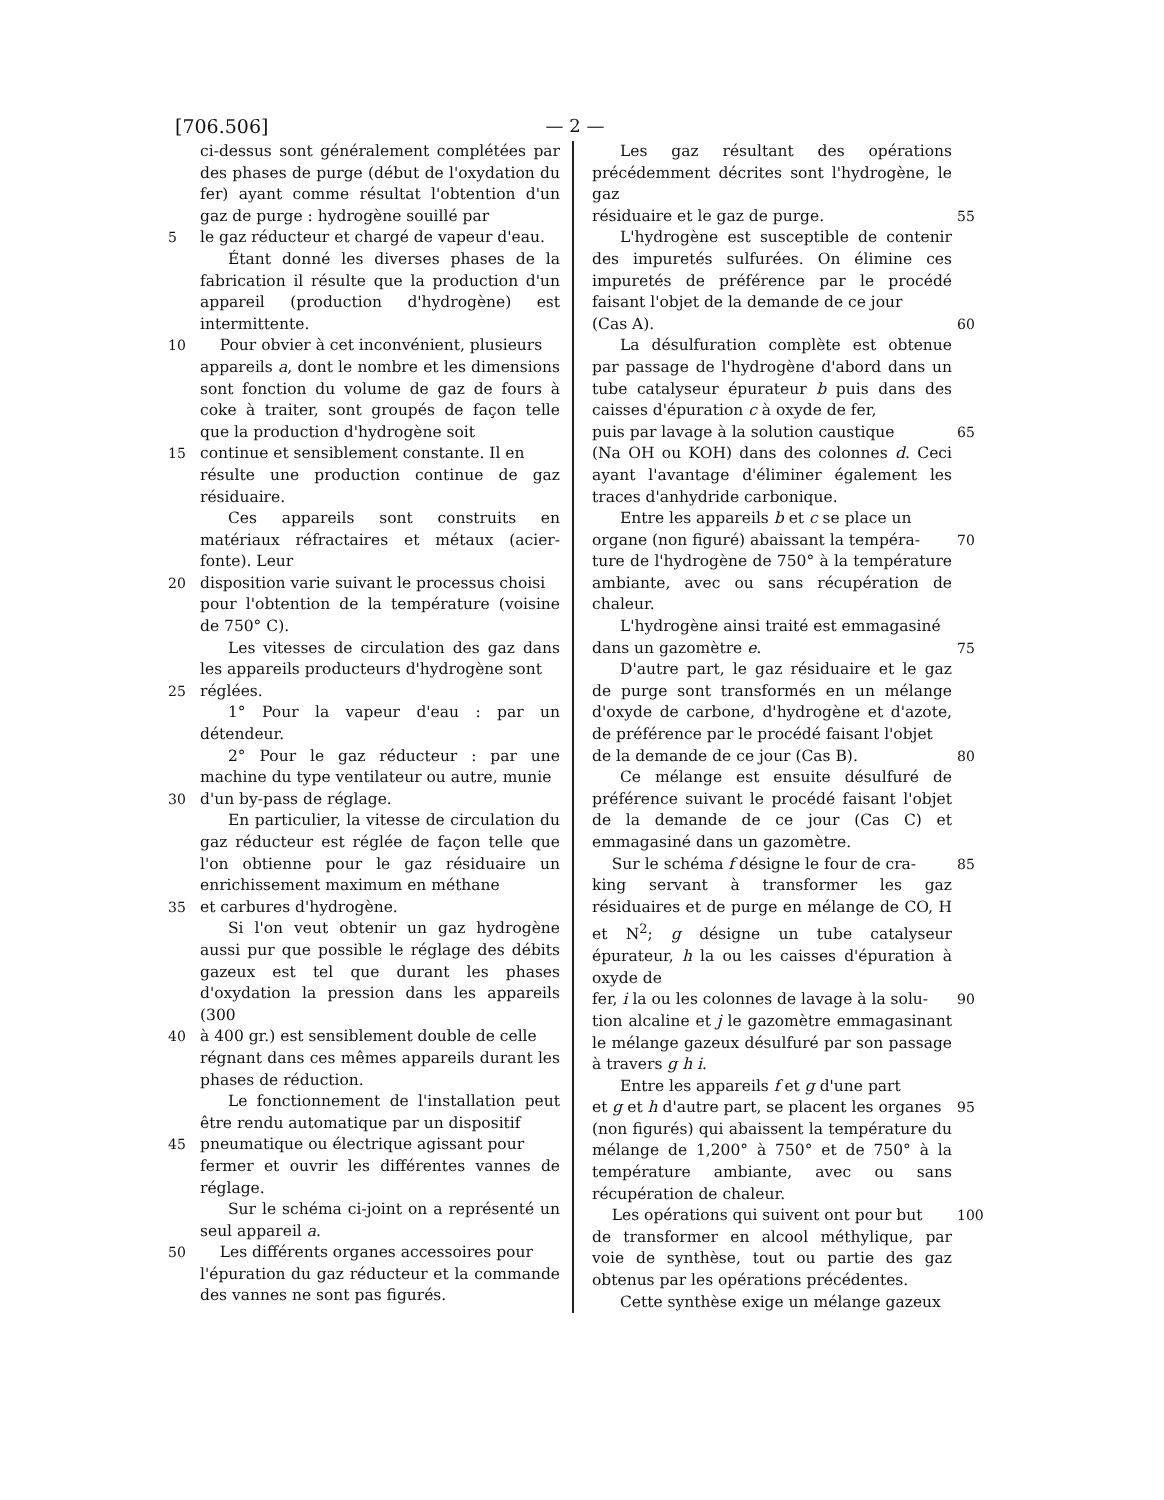[706.506] — 2 —
ci-dessus sont généralement complétées par des phases de purge (début de l'oxydation du fer) ayant comme résultat l'obtention d'un gaz de purge : hydrogène souillé par
5 le gaz réducteur et chargé de vapeur d'eau.
Étant donné les diverses phases de la fabrication il résulte que la production d'un appareil (production d'hydrogène) est intermittente.
10 Pour obvier à cet inconvénient, plusieurs
appareils a, dont le nombre et les dimensions sont fonction du volume de gaz de fours à coke à traiter, sont groupés de façon telle que la production d'hydrogène soit
15 continue et sensiblement constante. Il en
résulte une production continue de gaz résiduaire.
Ces appareils sont construits en matériaux réfractaires et métaux (acier-fonte). Leur
20 disposition varie suivant le processus choisi
pour l'obtention de la température (voisine de 750° C).
Les vitesses de circulation des gaz dans les appareils producteurs d'hydrogène sont
25 réglées.
1° Pour la vapeur d'eau : par un détendeur.
2° Pour le gaz réducteur : par une machine du type ventilateur ou autre, munie
30 d'un by-pass de réglage.
En particulier, la vitesse de circulation du gaz réducteur est réglée de façon telle que l'on obtienne pour le gaz résiduaire un enrichissement maximum en méthane
35 et carbures d'hydrogène.
Si l'on veut obtenir un gaz hydrogène aussi pur que possible le réglage des débits gazeux est tel que durant les phases d'oxydation la pression dans les appareils (300
40 à 400 gr.) est sensiblement double de celle
régnant dans ces mêmes appareils durant les phases de réduction.
Le fonctionnement de l'installation peut être rendu automatique par un dispositif
45 pneumatique ou électrique agissant pour
fermer et ouvrir les différentes vannes de réglage.
Sur le schéma ci-joint on a représenté un seul appareil a.
50 Les différents organes accessoires pour
l'épuration du gaz réducteur et la commande des vannes ne sont pas figurés.
Les gaz résultant des opérations précédemment décrites sont l'hydrogène, le gaz
55 résiduaire et le gaz de purge.
L'hydrogène est susceptible de contenir des impuretés sulfurées. On élimine ces impuretés de préférence par le procédé faisant l'objet de la demande de ce jour
60 (Cas A).
La désulfuration complète est obtenue par passage de l'hydrogène d'abord dans un tube catalyseur épurateur b puis dans des caisses d'épuration c à oxyde de fer,
65 puis par lavage à la solution caustique
(Na OH ou KOH) dans des colonnes d. Ceci ayant l'avantage d'éliminer également les traces d'anhydride carbonique.
Entre les appareils b et c se place un
70 organe (non figuré) abaissant la tempéra-
ture de l'hydrogène de 750° à la température ambiante, avec ou sans récupération de chaleur.
L'hydrogène ainsi traité est emmagasiné
75 dans un gazomètre e.
D'autre part, le gaz résiduaire et le gaz de purge sont transformés en un mélange d'oxyde de carbone, d'hydrogène et d'azote, de préférence par le procédé faisant l'objet
80 de la demande de ce jour (Cas B).
Ce mélange est ensuite désulfuré de préférence suivant le procédé faisant l'objet de la demande de ce jour (Cas C) et emmagasiné dans un gazomètre.
85 Sur le schéma f désigne le four de cra-
king servant à transformer les gaz résiduaires et de purge en mélange de CO, H et N<sup>2</sup>; g désigne un tube catalyseur épurateur, h la ou les caisses d'épuration à oxyde de
90 fer, i la ou les colonnes de lavage à la solu-
tion alcaline et j le gazomètre emmagasinant le mélange gazeux désulfuré par son passage à travers g h i.
Entre les appareils f et g d'une part
95 et g et h d'autre part, se placent les organes
(non figurés) qui abaissent la température du mélange de 1,200° à 750° et de 750° à la température ambiante, avec ou sans récupération de chaleur.
100 Les opérations qui suivent ont pour but
de transformer en alcool méthylique, par voie de synthèse, tout ou partie des gaz obtenus par les opérations précédentes.
Cette synthèse exige un mélange gazeux